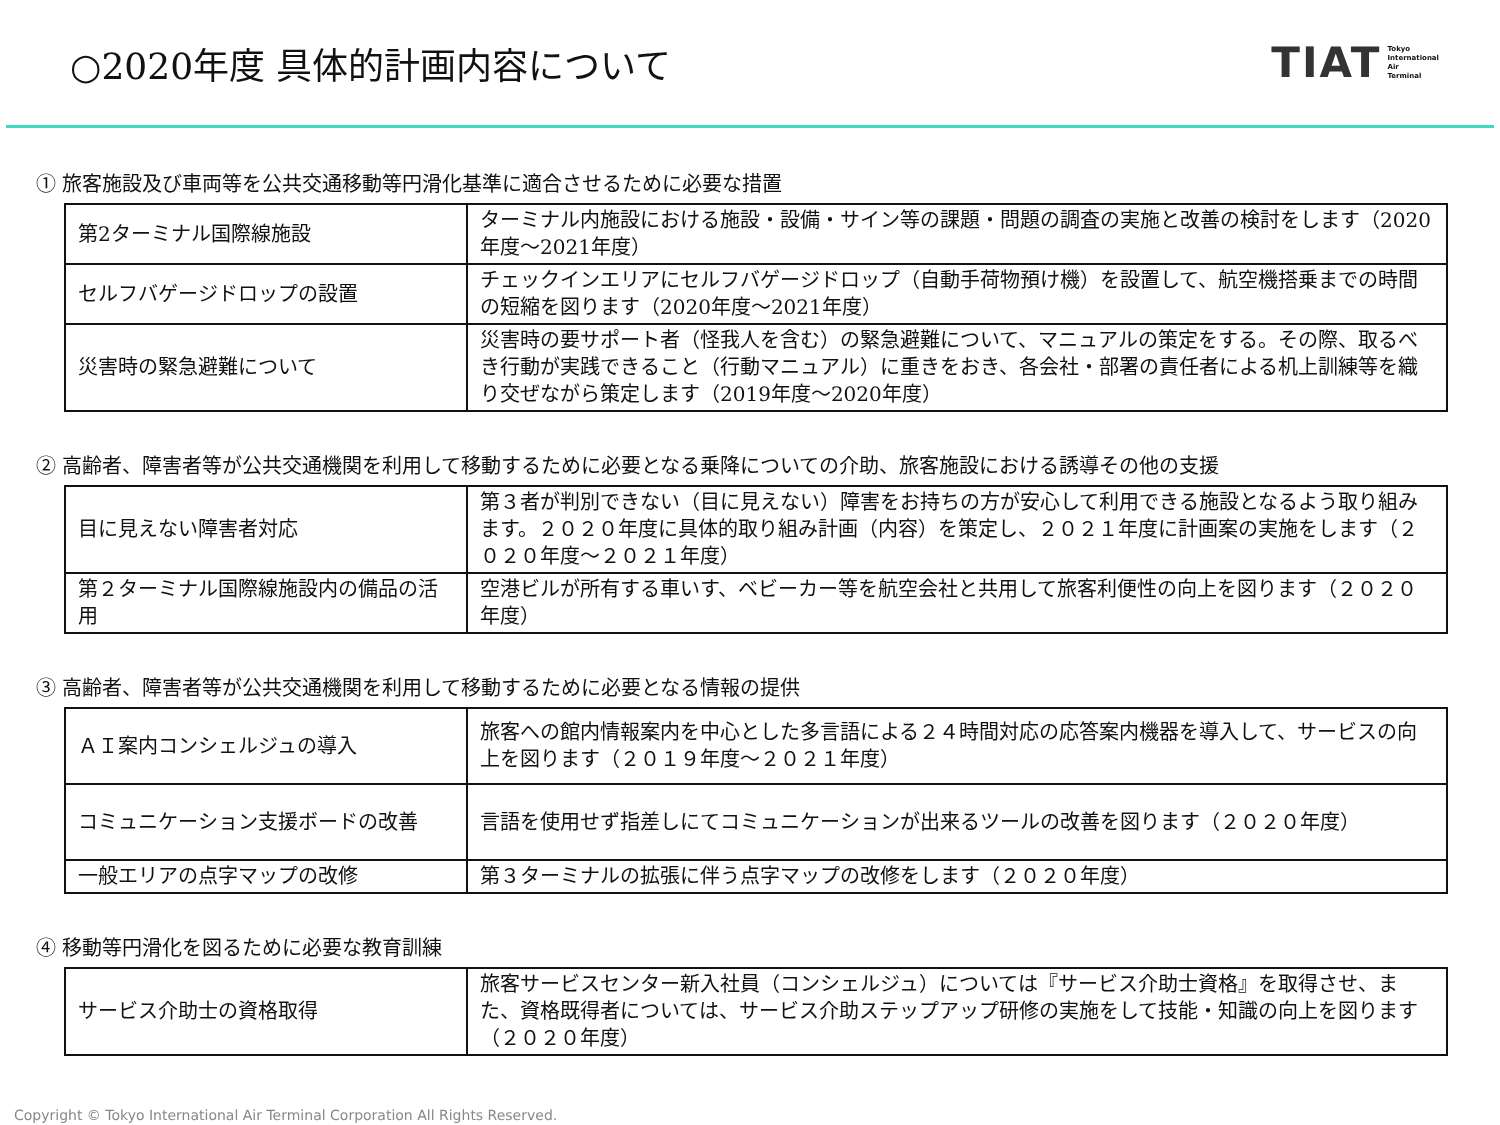○2020年度 具体的計画内容について
TIAT Tokyo
International
Air
Terminal
① 旅客施設及び車両等を公共交通移動等円滑化基準に適合させるために必要な措置
| 第2ターミナル国際線施設 | ターミナル内施設における施設・設備・サイン等の課題・問題の調査の実施と改善の検討をします（2020年度～2021年度） |
| セルフバゲージドロップの設置 | チェックインエリアにセルフバゲージドロップ（自動手荷物預け機）を設置して、航空機搭乗までの時間の短縮を図ります（2020年度～2021年度） |
| 災害時の緊急避難について | 災害時の要サポート者（怪我人を含む）の緊急避難について、マニュアルの策定をする。その際、取るべき行動が実践できること（行動マニュアル）に重きをおき、各会社・部署の責任者による机上訓練等を織り交ぜながら策定します（2019年度～2020年度） |
② 高齢者、障害者等が公共交通機関を利用して移動するために必要となる乗降についての介助、旅客施設における誘導その他の支援
| 目に見えない障害者対応 | 第３者が判別できない（目に見えない）障害をお持ちの方が安心して利用できる施設となるよう取り組みます。２０２０年度に具体的取り組み計画（内容）を策定し、２０２１年度に計画案の実施をします（２０２０年度～２０２１年度） |
| 第２ターミナル国際線施設内の備品の活用 | 空港ビルが所有する車いす、ベビーカー等を航空会社と共用して旅客利便性の向上を図ります（２０２０年度） |
③ 高齢者、障害者等が公共交通機関を利用して移動するために必要となる情報の提供
| ＡＩ案内コンシェルジュの導入 | 旅客への館内情報案内を中心とした多言語による２４時間対応の応答案内機器を導入して、サービスの向上を図ります（２０１９年度～２０２１年度） |
| コミュニケーション支援ボードの改善 | 言語を使用せず指差しにてコミュニケーションが出来るツールの改善を図ります（２０２０年度） |
| 一般エリアの点字マップの改修 | 第３ターミナルの拡張に伴う点字マップの改修をします（２０２０年度） |
④ 移動等円滑化を図るために必要な教育訓練
| サービス介助士の資格取得 | 旅客サービスセンター新入社員（コンシェルジュ）については『サービス介助士資格』を取得させ、また、資格既得者については、サービス介助ステップアップ研修の実施をして技能・知識の向上を図ります（２０２０年度） |
Copyright © Tokyo International Air Terminal Corporation All Rights Reserved.